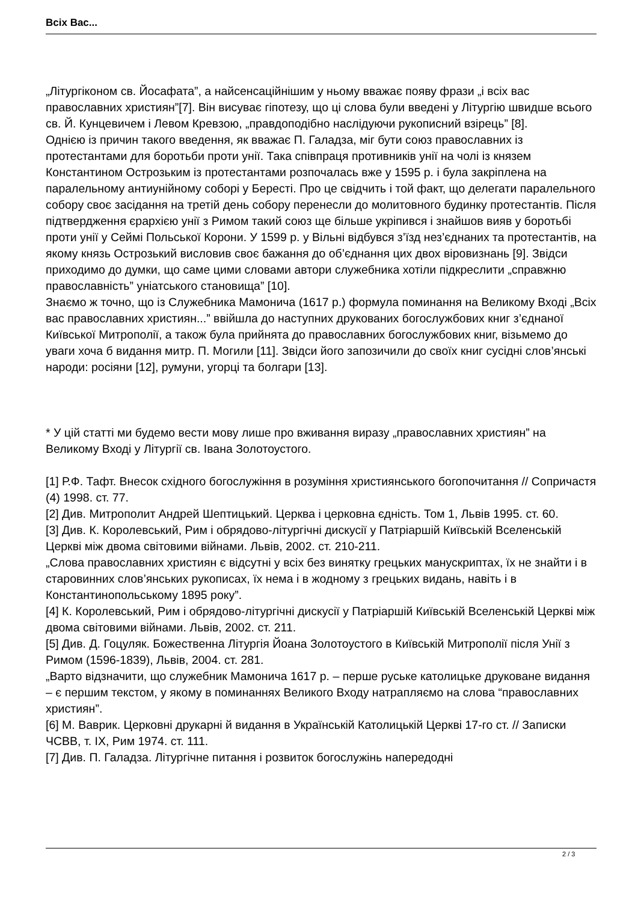Всіх Вас...
„Літургіконом св. Йосафата”, а найсенсаційнішим у ньому вважає появу фрази „і всіх вас православних християн”[7]. Він висуває гіпотезу, що ці слова були введені у Літургію швидше всього св. Й. Кунцевичем і Левом Кревзою, „правдоподібно наслідуючи рукописний взірець” [8].
Однією із причин такого введення, як вважає П. Галадза, міг бути союз православних із протестантами для боротьби проти унії. Така співпраця противників унії на чолі із князем Константином Острозьким із протестантами розпочалась вже у 1595 р. і була закріплена на паралельному антиунійному соборі у Бересті. Про це свідчить і той факт, що делегати паралельного собору своє засідання на третій день собору перенесли до молитовного будинку протестантів. Після підтвердження єрархією унії з Римом такий союз ще більше укріпився і знайшов вияв у боротьбі проти унії у Сеймі Польської Корони. У 1599 р. у Вільні відбувся з’їзд нез’єднаних та протестантів, на якому князь Острозький висловив своє бажання до об’єднання цих двох віровизнань [9]. Звідси приходимо до думки, що саме цими словами автори служебника хотіли підкреслити „справжню православність” уніатського становища” [10].
Знаємо ж точно, що із Служебника Мамонича (1617 р.) формула поминання на Великому Вході „Всіх вас православних християн...” ввійшла до наступних друкованих богослужбових книг з’єднаної Київської Митрополії, а також була прийнята до православних богослужбових книг, візьмемо до уваги хоча б видання митр. П. Могили [11]. Звідси його запозичили до своїх книг сусідні слов’янські народи: росіяни [12], румуни, угорці та болгари [13].
* У цій статті ми будемо вести мову лише про вживання виразу „православних християн” на Великому Вході у Літургії св. Івана Золотоустого.
[1] Р.Ф. Тафт. Внесок східного богослужіння в розуміння християнського богопочитання // Сопричастя (4) 1998. ст. 77.
[2] Див. Митрополит Андрей Шептицький. Церква і церковна єдність. Том 1, Львів 1995. ст. 60.
[3] Див. К. Королевський, Рим і обрядово-літургічні дискусії у Патріаршій Київській Вселенській Церкві між двома світовими війнами. Львів, 2002. ст. 210-211.
„Слова православних християн є відсутні у всіх без винятку грецьких манускриптах, їх не знайти і в старовинних слов’янських рукописах, їх нема і в жодному з грецьких видань, навіть і в Константинопольському 1895 року”.
[4] К. Королевський, Рим і обрядово-літургічні дискусії у Патріаршій Київській Вселенській Церкві між двома світовими війнами. Львів, 2002. ст. 211.
[5] Див. Д. Гоцуляк. Божественна Літургія Йоана Золотоустого в Київській Митрополії після Унії з Римом (1596-1839), Львів, 2004. ст. 281.
„Варто відзначити, що служебник Мамонича 1617 р. – перше руське католицьке друковане видання – є першим текстом, у якому в поминаннях Великого Входу натрапляємо на слова “православних християн”.
[6] М. Ваврик. Церковні друкарні й видання в Українській Католицькій Церкві 17-го ст. // Записки ЧСВВ, т. IX, Рим 1974. ст. 111.
[7] Див. П. Галадза. Літургічне питання і розвиток богослужінь напередодні
2 / 3